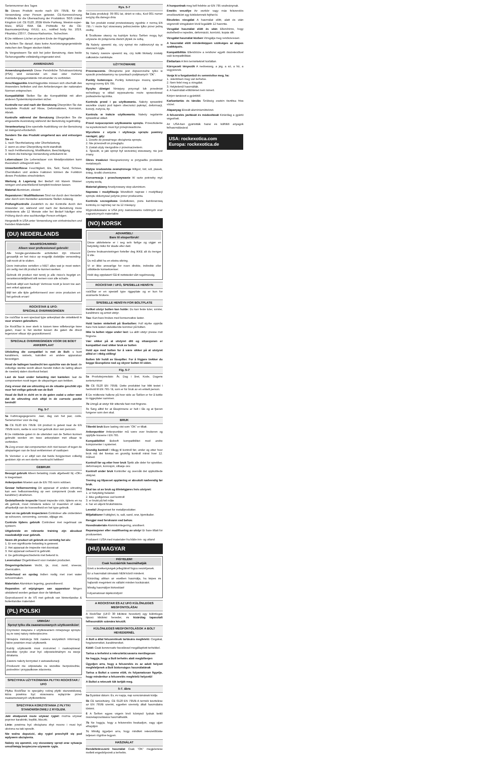Seriennummer des Tages
5b Dieses Produkt wurde nach EN 795/B, für die Verwendung einer Person getestet. CE-Kennzeichnung Prüfstelle für die Überwachung der Produktion: SGS United Kingdom Ltd. CE 0120, 202B Worle Parkway, Weston-super-Mare, BS22 6WA GB. Prüfstelle für die CE-Baumusterprüfung: VVUÚ, a.s., notified body No. 1019, Pikartska 1337/7, Ostrava-Radvanice, Tschechien.
6 Die mittleren Löcher an jedem Ende der Riggingplatte.
7a Achten Sie darauf, dass keine Ausrüstungsgegenstände zwischen den Stegen stecken bleibt.
7c Vergewissern Sie sich bei jeder Benutzung, dass beide Sicherungsstifte vollständig eingerastet sind.
ANWENDUNG
Anwendungsbereich Diese Persönliche Schutzausrüstung (PSA) wird verwendet um zwei oder mehrere Ausrüstungsgegenstände mit einander zu verbinden.
Anschlagpunkte Anschlagpunkte müssen sich oberhalb des Anwenders befinden und den Anforderungen der nationalen Normen entsprechen.
Kompatibilität Stellen Sie die Kompatibilität mit allen anderen Systemkomponenten sicher.
Kontrolle vor und nach der Benutzung Überprüfen Sie das komplette Produkt auf Risse, Deformationen, Korrosion, Abrieb.
Kontrolle während der Benutzung Überprüfen Sie die eingesetzte Ausrüstung während der Benutzung regelmäßig.
Verantwortung Eine spezielle Ausbildung vor der Benutzung ist zwingend erforderlich.
Sondern Sie das Produkt umgehend aus und entsorgen Sie es
1. nach Sturzbelastung oder Überbelastung.
2. wenn es einer Überprüfung nicht standhält.
3. nach Fehlbenutzung, Modifikation, Beschädigung.
4. Wenn die bisherige Verwendung unbekannt ist.
Lebensdauer Die Lebensdauer von Metallprodukten kann theoretisch unbegrenzt sein.
Umwelteinflüsse Feuchtigkeit, Eis, Salz, Sand, Schnee, Chemikalien und andere Faktoren können die Funktion dieses Produktes einschränken.
Wartung & Lagerung Bei Bedarf mit klarem Wasser reinigen und anschließend komplett trocknen lassen.
Material Aluminium, eloxiert
Reparaturen / Modifikationen Sind nur durch den Hersteller oder durch vom Hersteller autorisierte Stellen zulässig.
Prüfung/Kontrolle Zusätzlich zu der Kontrolle durch den Anwender vor, während und nach der Benutzung muss mindestens alle 12 Monate oder bei Bedarf häufiger eine Prüfung durch eine sachkundige Person erfolgen.
Hergestellt in USA unter Verwendung von einheimischen und fremden Materialien
(DU) NEDERLANDS
WAARSCHUWING!
Alleen voor professioneel gebruik!
Alle hoogte-gerelateerde activiteiten zijn inherent gevaarlijk en het risico op mogelijk dodelijke verwonding valt nooit uit te sluiten.
Deze instructies vertellen u NIET alles wat je moet weten om veilig met dit product te kunnen werken.
Gebruik dit product niet tenzij je alle risico's begrijpt en verantwoordelijkheid wilt nemen voor alle schade.
Gebruik altijd een backup! Vertrouw nooit je leven toe aan een enkel apparaat.
Blijf ten alle tijde gefinformeerd over onze producten en het gebruik ervan!
ROCKSTAR & UFO:
SPECIALE OVERWEGINGEN
De rockStar is een speciaal type ankerplaat die ontwikkeld is voor ervaren gebruikers.
De RockStar is zeer sterk is tussen twee willekeurige twee gaten, maar is het sterkst tussen die gaten die direct tegenover elkaar zijn gepositioneerd.
SPECIALE OVERWEGINGEN VOOR DE BODT ANKERPLAAT
Uitsluiting die compatibel is met de Bolt: u kunt karabiners, swivels, katrollen en andere apparatuur bevestigen.
Houd de ladingen loodrecht ten opzichte van de bout: de volledige sterkte wordt alleen bereikt indien de lading alleen de roestvrij stalen doorbout belast.
Last de bout onder belasting niet kantelen: laat de componenten nooit tegen de uitsparingen aan trekken.
Zorg ervoor dat uw uitrusting en de situatie geschikt zijn voor het veilige gebruik van de Bolt
Houd de Bolt in zicht en in de gaten zodat u zeker weet dat de uitrusting zich altijd in de correcte positie bevindt!
Fig. 5-7
5a Fabricagegegevens: Jaar, dag van het jaar, code, Serienummer voor de dag
5b CE 0120 EN 795/B. Dit product is getest naar de EN 795/B norm, welke is voor het gebruik door één persoon.
6 De middelste gaten in de uiteinden van de SeRen kunnen gebruikt worden om twee ankerplaten met elkaar te verbinden.
7b Zorg ervoor dat componenten zich niet tussen of tegen de uitsparingen van de bout verklemmen of vastlopen
7c Verzeker u er altijd van dat beide borgpennen volledig gesloten zijn en een sterke veerkracht hebben!
GEBRUIK
Beoogd gebruik Alleen belasting zoals afgebeeld bij «OK» is toegestaan.
Ankerpunten Moeten aan de EN 795 norm voldoen.
Gevaar helbenvorming Dit apparaat of andere uitrusting kan een helboomwerking op een component (zoals een karabiner) uitoefenen.
Gedetailleerde inspectie Naast inspectie vóór, tijdens en na elk gebruik, moet minstens iedere 12 maanden of vaker, afhankelijk van de hoeveelheid en het type gebruik.
Voor en na gebruik inspecteren Controleer alle onderdelen op scheuren, vervorming, corrosie, slijtage etc.
Controle tijdens gebruik Controleer met regelmaat uw systeem.
Uitgebreide en relevante training zijn absoluut noodzakelijk voor gebruik.
Neem dit product uit gebruik en vernietig het als:
1. Er een significante belasting is geweest.
2. Het apparaat de inspectie niet doorstaat.
3. Het apparaat verkeerd is gebruikt.
4. De gebruiksgeschiedenis niet bekend is.
Levensduur Ongelimiteerd voor metalen producten.
Omgevingsfactoren Vocht, ijs, zout, zand, sneeuw, chemicaliën.
Onderhoud en opslag Indien nodig met zoet water schoonmaken.
Materialen Aluminium legering, geanodiseerd.
Reparaties of wijzigingen aan apparatuur Mogen uitsluitend worden gedaan door de fabrikant.
Geproduceerd in de VS met gebruik van binnenlandse & buitenlandse materialen
(PL) POLSKI
UWAGA!
Sprzęt tylko dla zaawansowanych użytkowników!
Czynności związane z użytkowaniem niniejszego sprzętu są ze swej natury niebezpieczne.
Niniejsza instrukcja NIE zawiera wszystkich informacji, które powinien znać użytkownik.
Każdy użytkownik musi zrozumieć i zaakceptować wszelkie ryzyko oraz być odpowiedzialnym za swoje działania.
Zawsze należy korzystać z autoasekuracji.
Producent nie odpowiada za wszelkie bezpośrednie, pośrednie i przypadkowe zdarzenia.
SPECYFIKA UŻYTKOWANIA PŁYTKI ROCKSTAR / UFO
Płytka RockStar to specjalny rodzaj płytki stanowiskowej, która powinna być stosowana wyłącznie przez zaawansowanych użytkowników.
SPECYFIKA KORZYSTANIA Z PŁYTKI STANOWISKOWEJ Z RYGLEM.
Jaki ekwipunek może używać rygiel: można używać poprzez karabinki, krętliki, bloczki.
Linie: powinna być obciążana zbyt mocno i musi być ułożona na taki sposób.
Nie wolno dopuścić, aby rygiel przechylił się pod wpływem obciążenia.
Należy się upewnić, czy stosowany sprzęt oraz sytuacja umożliwiają bezpieczne używanie rygla.
Rys. 5-7
5a Data produkcji: 09 001 lat, dzień w roku, Kod 001 numer seryjny dla danego dnia
5b Ten produkt został przetestowany zgodnie z normą EN 795 / i może być stosowany jednocześnie tylko przez jedną osobę.
6 Środkowe otwory na każdym końcu SeRen mogą być używane do połączenia dwóch płytek ze sobą.
7b Należy upewnić się, czy sprzęt nie zakleszczył się w otworach rygla.
7c Należy zawsze upewnić się, czy kołki blokady zostały całkowicie zamknięte.
UŻYTKOWANIE
Przeznaczenie. Obciążenie jest dopuszczalne tylko w sposób przedstawiony na rysunkach podpisanych "OK".
Punkty kotwiczące. Punkty kotwiczące muszą spełniać wymogi normy EN 795.
Ryzyko dźwigni Niniejszy przyrząd lub przedmiot wchodzący w skład wyposażenia może spowodować podważenie łącznika.
Kontrola przed i po użytkowaniu. Należy sprawdzić wszelkie części pod kątem obecności pęknięć, deformacji, korozji, zużycia, itp.
Kontrola w trakcie użytkowania. Należy regularnie sprawdzać układ.
Przed rozpoczęciem użytkowania sprzętu. Przeszkolenie na wysokościach musi być przeprowadzone.
Wycofanie z użycia i utylizacja sprzętu powinny nastąpić, gdy:
1. Doszło do poważnego obciążenia sprzętu.
2. Nie przeszedł on przeglądu.
3. Został użyty niezgodnie z przeznaczeniem.
4. Sposób, w jaki sprzęt był wcześniej stosowany, nie jest znany.
Okres trwałości Nieograniczony w przypadku produktów metalowych.
Wpływ środowiska zewnętrznego Wilgoć, lód, sól, piasek, śnieg, środki chemiczne.
Konserwacja i przechowywanie W razie potrzeby myć czystą wodą.
Materiał główny Anodyzowany stop aluminium.
Naprawa i modyfikacja Wszelkich napraw i modyfikacji sprzętu dokonywać jedynie przez producenta.
Kontrola szczegółowa Dodatkowo, poza każdorazową kontrolą co najmniej raz na 12 miesięcy.
Wyprodukowano w USA przy zastosowaniu rodzimych oraz zagranicznych materiałów
(NO) NORSK
ADVARSEL!
Bare til ekspertbruk!
Disse aktivitetene er i seg selv farlige og utgjør en betydelig risiko for skade eller død.
Denne bruksanvisningen forteller deg IKKE alt du trenger å vite.
Du må alltid ha en ekstra sikring.
Vi er ikke ansvarlige for noen direkte, indirekte eller utilsiktede konsekvenser.
Hold deg oppdatert! Gå til nettstedet vårt regelmessig.
ROCKSTAR / UFO, SPESIELLE HENSYN
rockStar er en spesiell type riggeplate og er kun for avanserte brukere.
SPESIELLE HENSYN FOR BOLTPLATE
Hvilket utstyr bolten kan holde: Du kan feste tuler, svivler, karabinere og annet utstyr.
Tau: Kan bare brukes med konservative laster.
Hold lasten vinkelrett på låsebolten: Full styrke oppnås bare hvis lasten utelukkende kommer på bolten.
Ikke la bolten vippe under last: La aldri utstyr presse mot fingrene.
Vær sikker på at utstyret ditt og situasjonen er kompatibel med sikker bruk av bolten
Hold øye med bolten for å være sikker på at utstyret alltid er i riktig stilling!
Bolten blir holdt av låsepilter. For å frigjøre trekker du begge låsespilene ned og skyver bolten til siden.
Fig. 5-7
5a Produksjonsdato: År, Dag i året, Kode, Dagens serienummer
5b CE 0120 EN 795/B. Dette produktet har blitt testet i henhold til EN 795 / B, som er for bruk av en enkelt person.
6 De midterste hullene på hver side av SeRen er for å koble to riggeplater sammen.
7b Unngå at utstyr blir sittende fast mot fingrene.
7c Sørg alltid for at låsepinnene er helt i lås og at fjæren fungerer som den skal.
BRUK
Tiltenkt bruk Bare lasting vist som "OK" er tillatt.
Ankerpunkter Ankerpunkter må være over brukeren og oppfylle kravene i EN 795.
Kompatibilitet Bekreft kompatibilitet med andre komponenter i systemet.
Grundig kontroll I tillegg til kontroll før, under og etter hver bruk må det foretas en grundig kontroll minst hver 12. måned.
Kontroll før og etter hver bruk Sjekk alle deler for sprekker, deformasjon, korrosjon, slitasje osv.
Kontroll under bruk Kontroller og overvåk det oppkoblede utstyret.
Trening og tilpasset opplæring er absolutt nødvendig før bruk.
Skal tas ut av bruk og tilintetgjøres hvis utstyret:
1. er betydelig belastet
2. ikke godkjennes ved kontroll
3. er brukt på feil måte
4. har en ukjent brukshistorie.
Levetid Ubegrenset for metallprodukter.
Miljøfaktorer Fuktighet, is, salt, sand, snø, kjemikalier.
Rengjør med ferskvann ved behov.
Hovedmateriale Aluminiumlegering, anodisert.
Reparasjoner eller modifisering av utstyr Er bare tillatt for produsenten.
Produsert i USA med materialer fra både inn- og utland
(HU) MAGYAR
FIGYELEM!
Csak hozzáértők használhatják
Ezek a tevékenységek jellegüknél fogva veszélyesek.
Ez a használati útmutató NEM közöl mindent.
Kizárólag abban az esetben használja, ha képes és hajlandó megérteni és vállalni minden kockázatot.
Mindig használjon biztosítást!
Folyamatosan tájékozódjon!
A ROCKSTAR ÉS AZ UFO KÜLÖNLEGES MEGFONTOLÁSAI
A RockStar (UFO 30 kikötési hevedert) egy különleges típusú kikötési heveder, és kizárólag tapasztalt felhasználók számára készült.
KÜLÖNLEGES MEGFONTOLÁSOK A BOLT HEVEDERNÉL
A Bolt a által felszerelések tartására megfelelő: Csigákat, forgószemeket, karabinereket.
Kötél: Csak konzervatív becsléssel megállapított terhekkel.
Tartsa a terhelést a retesztelőcsavarra merőlegesen
Ne hagyja, hogy a Bolt terhelés alatt megbillenjen
Ügyeljen arra, hogy a felszerelés és az adott helyzet megfeleljenek a Bolt biztonságos használatának
Tartsa a Boltot a szeme előtt, és folyamatosan figyelje, hogy mindenkor a felszerelés megfelelő helyzetű!
A Boltot a reteszek tük tartják meg.
5-7. ábra
5a Gyártási dátum: Év, év napja, nap sorszámának kódja
5b CE tanúsítvány. CE 0120 EN 795/B A termék tesztelése az EN 795/B szerint, egyetlen személy általi használatra történt.
6 A SeRen egyes végein lévő középső lyukak kettő összekapcsolására használhatók.
7b Ne hagyja, hogy a felszerelés beakadjon, vagy ujjan elhajoljon
7c Mindig ügyeljen arra, hogy mindkét reteszelőtüske teljesen rögzítve legyen.
HASZNÁLAT
Rendeltetésszerű használat Csak "OK" megjelenése mellett engedélyezett a terhelés.
A honpontnak meg kell felelnie az EN 795 szabványnak.
Emelés veszélye Az eszköz vagy más felszerelés emelőeszközt egy kötőelemnek fejthet ki.
Részletes vizsgálat A használat előtt, alatt és után végzendő vizsgálaton kívül legalább 12 havonta.
Vizsgálat használat előtt és után Ellenőrizze, hogy észlelhető-e repedés, deformáció, korrózió, kopás stb.
Vizsgálat használat közben Vizsgálja meg rendszeresen.
A használat előtt mindenképpen szükséges az alapos szakképzés.
Kompatibilitás Ellenőrizze a rendszer egyéb összetevőivel való kompatibilitást.
Élettartam A fém termékeknél korlátlan.
Környezeti tényezők A nedvesség, a jég, a só, a hó, a vegyszerek.
Vonja ki a forgalomból és semmisítse meg, ha:
1. Jelentősen meg van terhelve.
2. Nem felel meg a vizsgálat.
3. Helytelenül használták.
4. A használati előtörténet nem ismert.
Kérjen tanácsot a gyártótól.
Karbantartás és tárolás Szükség esetén tisztítsa friss vízzel.
Alapanyag Eloxált alumíniumötvözet.
A felszerelés javítását és módosítását Kizárólag a gyártó végezheti.
Az USA-ban gyártották hazai és külföldi anyagok felhasználásával.
USA: rockexotica.com
Europa: rockexotica.de